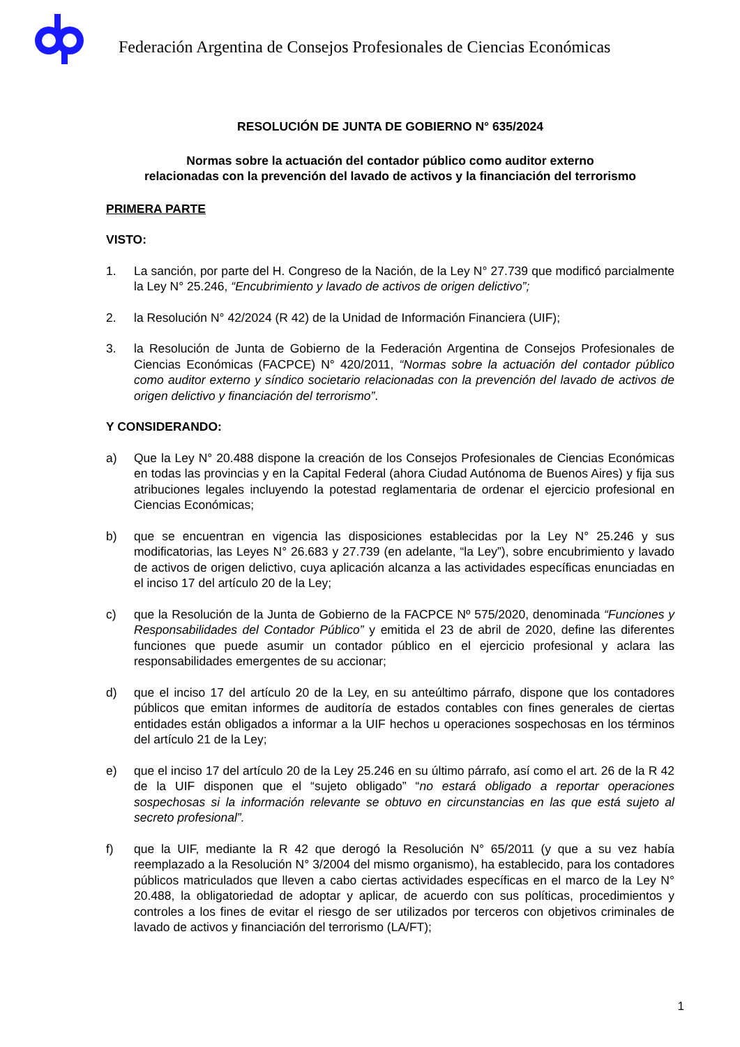Federación Argentina de Consejos Profesionales de Ciencias Económicas
RESOLUCIÓN DE JUNTA DE GOBIERNO N° 635/2024
Normas sobre la actuación del contador público como auditor externo
relacionadas con la prevención del lavado de activos y la financiación del terrorismo
PRIMERA PARTE
VISTO:
1. La sanción, por parte del H. Congreso de la Nación, de la Ley N° 27.739 que modificó parcialmente la Ley N° 25.246, “Encubrimiento y lavado de activos de origen delictivo”;
2. la Resolución N° 42/2024 (R 42) de la Unidad de Información Financiera (UIF);
3. la Resolución de Junta de Gobierno de la Federación Argentina de Consejos Profesionales de Ciencias Económicas (FACPCE) N° 420/2011, “Normas sobre la actuación del contador público como auditor externo y síndico societario relacionadas con la prevención del lavado de activos de origen delictivo y financiación del terrorismo”.
Y CONSIDERANDO:
a) Que la Ley N° 20.488 dispone la creación de los Consejos Profesionales de Ciencias Económicas en todas las provincias y en la Capital Federal (ahora Ciudad Autónoma de Buenos Aires) y fija sus atribuciones legales incluyendo la potestad reglamentaria de ordenar el ejercicio profesional en Ciencias Económicas;
b) que se encuentran en vigencia las disposiciones establecidas por la Ley N° 25.246 y sus modificatorias, las Leyes N° 26.683 y 27.739 (en adelante, “la Ley”), sobre encubrimiento y lavado de activos de origen delictivo, cuya aplicación alcanza a las actividades específicas enunciadas en el inciso 17 del artículo 20 de la Ley;
c) que la Resolución de la Junta de Gobierno de la FACPCE Nº 575/2020, denominada “Funciones y Responsabilidades del Contador Público” y emitida el 23 de abril de 2020, define las diferentes funciones que puede asumir un contador público en el ejercicio profesional y aclara las responsabilidades emergentes de su accionar;
d) que el inciso 17 del artículo 20 de la Ley, en su anteúltimo párrafo, dispone que los contadores públicos que emitan informes de auditoría de estados contables con fines generales de ciertas entidades están obligados a informar a la UIF hechos u operaciones sospechosas en los términos del artículo 21 de la Ley;
e) que el inciso 17 del artículo 20 de la Ley 25.246 en su último párrafo, así como el art. 26 de la R 42 de la UIF disponen que el “sujeto obligado” “no estará obligado a reportar operaciones sospechosas si la información relevante se obtuvo en circunstancias en las que está sujeto al secreto profesional”.
f) que la UIF, mediante la R 42 que derogó la Resolución N° 65/2011 (y que a su vez había reemplazado a la Resolución N° 3/2004 del mismo organismo), ha establecido, para los contadores públicos matriculados que lleven a cabo ciertas actividades específicas en el marco de la Ley N° 20.488, la obligatoriedad de adoptar y aplicar, de acuerdo con sus políticas, procedimientos y controles a los fines de evitar el riesgo de ser utilizados por terceros con objetivos criminales de lavado de activos y financiación del terrorismo (LA/FT);
1